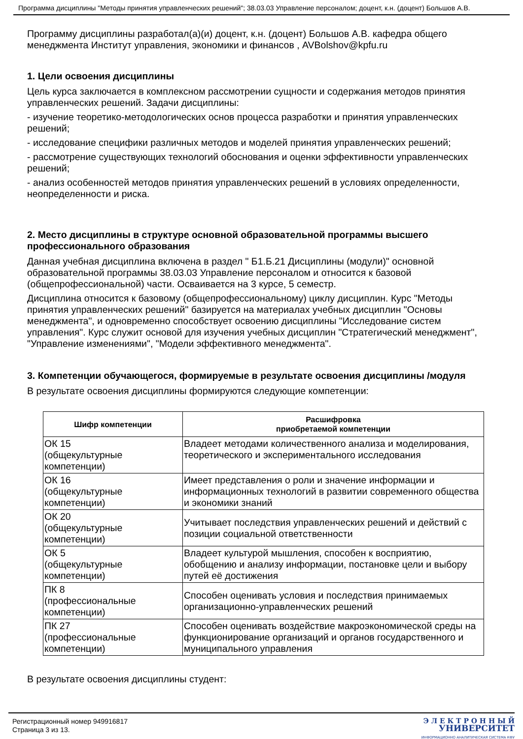Программа дисциплины "Методы принятия управленческих решений"; 38.03.03 Управление персоналом; доцент, к.н. (доцент) Большов А.В.
Программу дисциплины разработал(а)(и) доцент, к.н. (доцент) Большов А.В. кафедра общего менеджмента Институт управления, экономики и финансов , AVBolshov@kpfu.ru
1. Цели освоения дисциплины
Цель курса заключается в комплексном рассмотрении сущности и содержания методов принятия управленческих решений. Задачи дисциплины:
- изучение теоретико-методологических основ процесса разработки и принятия управленческих решений;
- исследование специфики различных методов и моделей принятия управленческих решений;
- рассмотрение существующих технологий обоснования и оценки эффективности управленческих решений;
- анализ особенностей методов принятия управленческих решений в условиях определенности, неопределенности и риска.
2. Место дисциплины в структуре основной образовательной программы высшего профессионального образования
Данная учебная дисциплина включена в раздел " Б1.Б.21 Дисциплины (модули)" основной образовательной программы 38.03.03 Управление персоналом и относится к базовой (общепрофессиональной) части. Осваивается на 3 курсе, 5 семестр.
Дисциплина относится к базовому (общепрофессиональному) циклу дисциплин. Курс "Методы принятия управленческих решений" базируется на материалах учебных дисциплин "Основы менеджмента", и одновременно способствует освоению дисциплины "Исследование систем управления". Курс служит основой для изучения учебных дисциплин "Стратегический менеджмент", "Управление изменениями", "Модели эффективного менеджмента".
3. Компетенции обучающегося, формируемые в результате освоения дисциплины /модуля
В результате освоения дисциплины формируются следующие компетенции:
| Шифр компетенции | Расшифровка приобретаемой компетенции |
| --- | --- |
| ОК 15 (общекультурные компетенции) | Владеет методами количественного анализа и моделирования, теоретического и экспериментального исследования |
| ОК 16 (общекультурные компетенции) | Имеет представления о роли и значение информации и информационных технологий в развитии современного общества и экономики знаний |
| ОК 20 (общекультурные компетенции) | Учитывает последствия управленческих решений и действий с позиции социальной ответственности |
| ОК 5 (общекультурные компетенции) | Владеет культурой мышления, способен к восприятию, обобщению и анализу информации, постановке цели и выбору путей её достижения |
| ПК 8 (профессиональные компетенции) | Способен оценивать условия и последствия принимаемых организационно-управленческих решений |
| ПК 27 (профессиональные компетенции) | Способен оценивать воздействие макроэкономической среды на функционирование организаций и органов государственного и муниципального управления |
В результате освоения дисциплины студент:
Регистрационный номер 949916817
Страница 3 из 13.
Э Л Е К Т Р О Н Н Ы Й
УНИВЕРСИТЕТ
ИНФОРМАЦИОННО АНАЛИТИЧЕСКАЯ СИСТЕМА КФУ